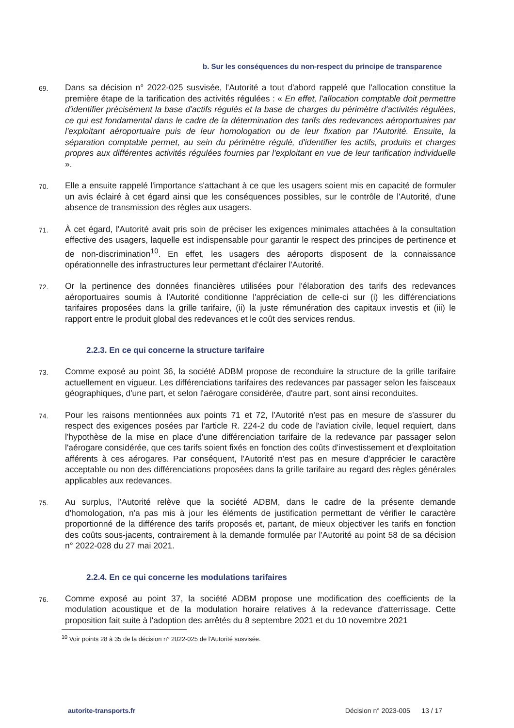b. Sur les conséquences du non-respect du principe de transparence
69.
Dans sa décision n° 2022-025 susvisée, l'Autorité a tout d'abord rappelé que l'allocation constitue la première étape de la tarification des activités régulées : « En effet, l'allocation comptable doit permettre d'identifier précisément la base d'actifs régulés et la base de charges du périmètre d'activités régulées, ce qui est fondamental dans le cadre de la détermination des tarifs des redevances aéroportuaires par l'exploitant aéroportuaire puis de leur homologation ou de leur fixation par l'Autorité. Ensuite, la séparation comptable permet, au sein du périmètre régulé, d'identifier les actifs, produits et charges propres aux différentes activités régulées fournies par l'exploitant en vue de leur tarification individuelle ».
70.
Elle a ensuite rappelé l'importance s'attachant à ce que les usagers soient mis en capacité de formuler un avis éclairé à cet égard ainsi que les conséquences possibles, sur le contrôle de l'Autorité, d'une absence de transmission des règles aux usagers.
71.
À cet égard, l'Autorité avait pris soin de préciser les exigences minimales attachées à la consultation effective des usagers, laquelle est indispensable pour garantir le respect des principes de pertinence et de non-discrimination<sup>10</sup>. En effet, les usagers des aéroports disposent de la connaissance opérationnelle des infrastructures leur permettant d'éclairer l'Autorité.
72.
Or la pertinence des données financières utilisées pour l'élaboration des tarifs des redevances aéroportuaires soumis à l'Autorité conditionne l'appréciation de celle-ci sur (i) les différenciations tarifaires proposées dans la grille tarifaire, (ii) la juste rémunération des capitaux investis et (iii) le rapport entre le produit global des redevances et le coût des services rendus.
2.2.3. En ce qui concerne la structure tarifaire
73.
Comme exposé au point 36, la société ADBM propose de reconduire la structure de la grille tarifaire actuellement en vigueur. Les différenciations tarifaires des redevances par passager selon les faisceaux géographiques, d'une part, et selon l'aérogare considérée, d'autre part, sont ainsi reconduites.
74.
Pour les raisons mentionnées aux points 71 et 72, l'Autorité n'est pas en mesure de s'assurer du respect des exigences posées par l'article R. 224-2 du code de l'aviation civile, lequel requiert, dans l'hypothèse de la mise en place d'une différenciation tarifaire de la redevance par passager selon l'aérogare considérée, que ces tarifs soient fixés en fonction des coûts d'investissement et d'exploitation afférents à ces aérogares. Par conséquent, l'Autorité n'est pas en mesure d'apprécier le caractère acceptable ou non des différenciations proposées dans la grille tarifaire au regard des règles générales applicables aux redevances.
75.
Au surplus, l'Autorité relève que la société ADBM, dans le cadre de la présente demande d'homologation, n'a pas mis à jour les éléments de justification permettant de vérifier le caractère proportionné de la différence des tarifs proposés et, partant, de mieux objectiver les tarifs en fonction des coûts sous-jacents, contrairement à la demande formulée par l'Autorité au point 58 de sa décision n° 2022-028 du 27 mai 2021.
2.2.4. En ce qui concerne les modulations tarifaires
76.
Comme exposé au point 37, la société ADBM propose une modification des coefficients de la modulation acoustique et de la modulation horaire relatives à la redevance d'atterrissage. Cette proposition fait suite à l'adoption des arrêtés du 8 septembre 2021 et du 10 novembre 2021
<sup>10</sup> Voir points 28 à 35 de la décision n° 2022-025 de l'Autorité susvisée.
autorite-transports.fr Décision n° 2023-005 13 / 17